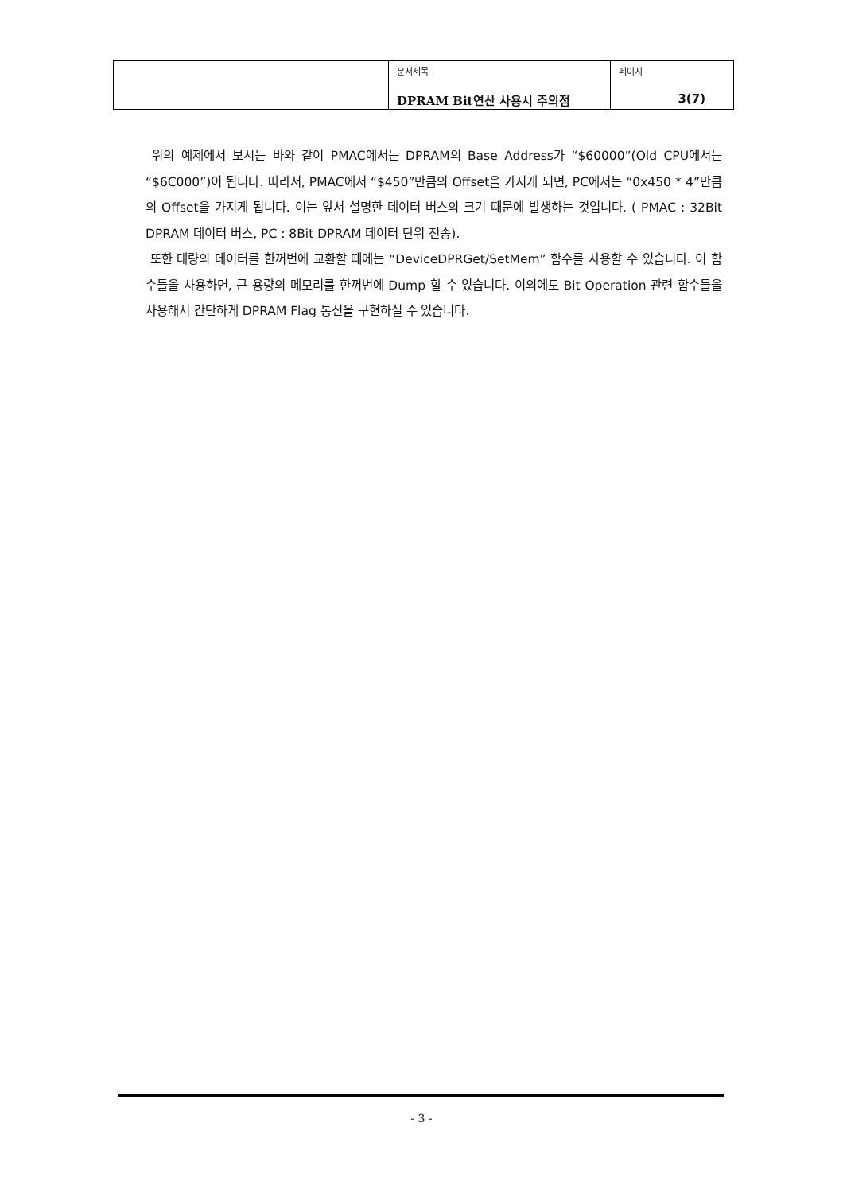| | 문서제목 DPRAM Bit연산 사용시 주의점 | 페이지 3(7) |
위의 예제에서 보시는 바와 같이 PMAC에서는 DPRAM의 Base Address가 “$60000”(Old CPU에서는 “$6C000”)이 됩니다. 따라서, PMAC에서 “$450”만큼의 Offset을 가지게 되면, PC에서는 “0x450 * 4”만큼의 Offset을 가지게 됩니다. 이는 앞서 설명한 데이터 버스의 크기 때문에 발생하는 것입니다. ( PMAC : 32Bit DPRAM 데이터 버스, PC : 8Bit DPRAM 데이터 단위 전송).
또한 대량의 데이터를 한꺼번에 교환할 때에는 “DeviceDPRGet/SetMem” 함수를 사용할 수 있습니다. 이 함수들을 사용하면, 큰 용량의 메모리를 한꺼번에 Dump 할 수 있습니다. 이외에도 Bit Operation 관련 함수들을 사용해서 간단하게 DPRAM Flag 통신을 구현하실 수 있습니다.
- 3 -